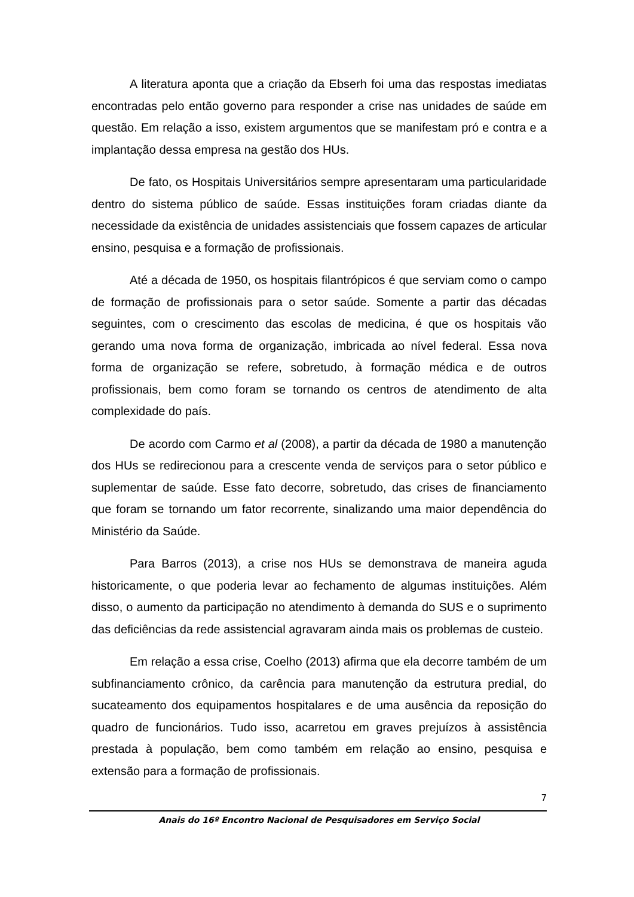A literatura aponta que a criação da Ebserh foi uma das respostas imediatas encontradas pelo então governo para responder a crise nas unidades de saúde em questão. Em relação a isso, existem argumentos que se manifestam pró e contra e a implantação dessa empresa na gestão dos HUs.
De fato, os Hospitais Universitários sempre apresentaram uma particularidade dentro do sistema público de saúde. Essas instituições foram criadas diante da necessidade da existência de unidades assistenciais que fossem capazes de articular ensino, pesquisa e a formação de profissionais.
Até a década de 1950, os hospitais filantrópicos é que serviam como o campo de formação de profissionais para o setor saúde. Somente a partir das décadas seguintes, com o crescimento das escolas de medicina, é que os hospitais vão gerando uma nova forma de organização, imbricada ao nível federal. Essa nova forma de organização se refere, sobretudo, à formação médica e de outros profissionais, bem como foram se tornando os centros de atendimento de alta complexidade do país.
De acordo com Carmo et al (2008), a partir da década de 1980 a manutenção dos HUs se redirecionou para a crescente venda de serviços para o setor público e suplementar de saúde. Esse fato decorre, sobretudo, das crises de financiamento que foram se tornando um fator recorrente, sinalizando uma maior dependência do Ministério da Saúde.
Para Barros (2013), a crise nos HUs se demonstrava de maneira aguda historicamente, o que poderia levar ao fechamento de algumas instituições. Além disso, o aumento da participação no atendimento à demanda do SUS e o suprimento das deficiências da rede assistencial agravaram ainda mais os problemas de custeio.
Em relação a essa crise, Coelho (2013) afirma que ela decorre também de um subfinanciamento crônico, da carência para manutenção da estrutura predial, do sucateamento dos equipamentos hospitalares e de uma ausência da reposição do quadro de funcionários. Tudo isso, acarretou em graves prejuízos à assistência prestada à população, bem como também em relação ao ensino, pesquisa e extensão para a formação de profissionais.
7
Anais do 16º Encontro Nacional de Pesquisadores em Serviço Social